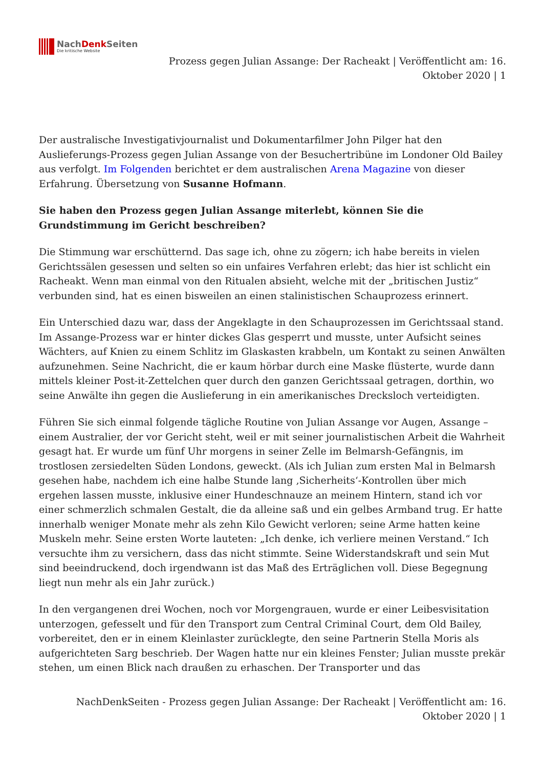NachDenk Seiten
Die kritische Website
Prozess gegen Julian Assange: Der Racheakt | Veröffentlicht am: 16. Oktober 2020 | 1
Der australische Investigativjournalist und Dokumentarfilmer John Pilger hat den Auslieferungs-Prozess gegen Julian Assange von der Besuchertribüne im Londoner Old Bailey aus verfolgt. Im Folgenden berichtet er dem australischen Arena Magazine von dieser Erfahrung. Übersetzung von Susanne Hofmann.
Sie haben den Prozess gegen Julian Assange miterlebt, können Sie die Grundstimmung im Gericht beschreiben?
Die Stimmung war erschütternd. Das sage ich, ohne zu zögern; ich habe bereits in vielen Gerichtssälen gesessen und selten so ein unfaires Verfahren erlebt; das hier ist schlicht ein Racheakt. Wenn man einmal von den Ritualen absieht, welche mit der „britischen Justiz“ verbunden sind, hat es einen bisweilen an einen stalinistischen Schauprozess erinnert.
Ein Unterschied dazu war, dass der Angeklagte in den Schauprozessen im Gerichtssaal stand. Im Assange-Prozess war er hinter dickes Glas gesperrt und musste, unter Aufsicht seines Wächters, auf Knien zu einem Schlitz im Glaskasten krabbeln, um Kontakt zu seinen Anwälten aufzunehmen. Seine Nachricht, die er kaum hörbar durch eine Maske flüsterte, wurde dann mittels kleiner Post-it-Zettelchen quer durch den ganzen Gerichtssaal getragen, dorthin, wo seine Anwälte ihn gegen die Auslieferung in ein amerikanisches Drecksloch verteidigten.
Führen Sie sich einmal folgende tägliche Routine von Julian Assange vor Augen, Assange – einem Australier, der vor Gericht steht, weil er mit seiner journalistischen Arbeit die Wahrheit gesagt hat. Er wurde um fünf Uhr morgens in seiner Zelle im Belmarsh-Gefängnis, im trostlosen zersiedelten Süden Londons, geweckt. (Als ich Julian zum ersten Mal in Belmarsh gesehen habe, nachdem ich eine halbe Stunde lang ‚Sicherheits‘-Kontrollen über mich ergehen lassen musste, inklusive einer Hundeschnauze an meinem Hintern, stand ich vor einer schmerzlich schmalen Gestalt, die da alleine saß und ein gelbes Armband trug. Er hatte innerhalb weniger Monate mehr als zehn Kilo Gewicht verloren; seine Arme hatten keine Muskeln mehr. Seine ersten Worte lauteten: „Ich denke, ich verliere meinen Verstand.“ Ich versuchte ihm zu versichern, dass das nicht stimmte. Seine Widerstandskraft und sein Mut sind beeindruckend, doch irgendwann ist das Maß des Erträglichen voll. Diese Begegnung liegt nun mehr als ein Jahr zurück.)
In den vergangenen drei Wochen, noch vor Morgengrauen, wurde er einer Leibesvisitation unterzogen, gefesselt und für den Transport zum Central Criminal Court, dem Old Bailey, vorbereitet, den er in einem Kleinlaster zurücklegte, den seine Partnerin Stella Moris als aufgerichteten Sarg beschrieb. Der Wagen hatte nur ein kleines Fenster; Julian musste prekär stehen, um einen Blick nach draußen zu erhaschen. Der Transporter und das
NachDenkSeiten - Prozess gegen Julian Assange: Der Racheakt | Veröffentlicht am: 16.
Oktober 2020 | 1